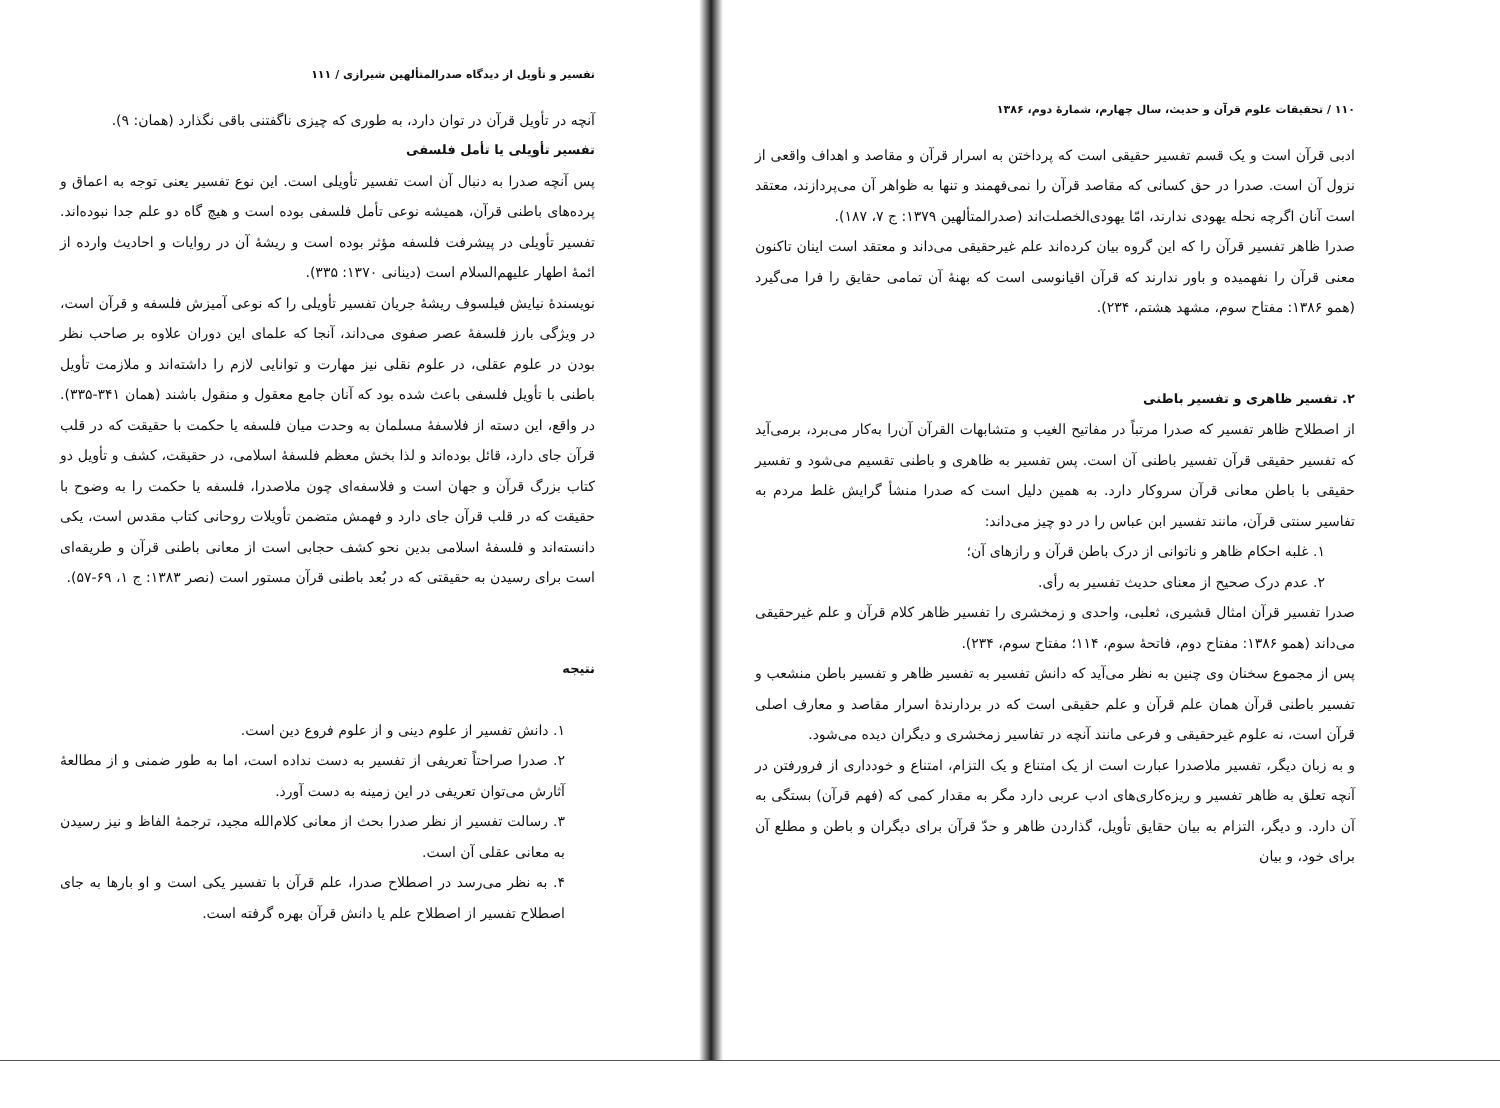۱۱۰ / تحقیقات علوم قرآن و حدیث، سال چهارم، شمارهٔ دوم، ۱۳۸۶
ادبی قرآن است و یک قسم تفسیر حقیقی است که پرداختن به اسرار قرآن و مقاصد و اهداف واقعی از نزول آن است. صدرا در حق کسانی که مقاصد قرآن را نمی‌فهمند و تنها به ظواهر آن می‌پردازند، معتقد است آنان اگرچه نحله یهودی ندارند، امّا یهودی‌الخصلت‌اند (صدرالمتألهین ۱۳۷۹: ج ۷، ۱۸۷).
صدرا ظاهر تفسیر قرآن را که این گروه بیان کرده‌اند علم غیرحقیقی می‌داند و معتقد است اینان تاکنون معنی قرآن را نفهمیده و باور ندارند که قرآن اقیانوسی است که بهنهٔ آن تمامی حقایق را فرا می‌گیرد (همو ۱۳۸۶: مفتاح سوم، مشهد هشتم، ۲۳۴).
۲. تفسیر ظاهری و تفسیر باطنی
از اصطلاح ظاهر تفسیر که صدرا مرتباً در مفاتیح الغیب و متشابهات القرآن آن‌را به‌کار می‌برد، برمی‌آید که تفسیر حقیقی قرآن تفسیر باطنی آن است. پس تفسیر به ظاهری و باطنی تقسیم می‌شود و تفسیر حقیقی با باطن معانی قرآن سروکار دارد. به همین دلیل است که صدرا منشأ گرایش غلط مردم به تفاسیر سنتی قرآن، مانند تفسیر ابن عباس را در دو چیز می‌داند:
۱. غلبه احکام ظاهر و ناتوانی از درک باطن قرآن و رازهای آن؛
۲. عدم درک صحیح از معنای حدیث تفسیر به رأی.
صدرا تفسیر قرآن امثال قشیری، ثعلبی، واحدی و زمخشری را تفسیر ظاهر کلام قرآن و علم غیرحقیقی می‌داند (همو ۱۳۸۶: مفتاح دوم، فاتحهٔ سوم، ۱۱۴؛ مفتاح سوم، ۲۳۴).
پس از مجموع سخنان وی چنین به نظر می‌آید که دانش تفسیر به تفسیر ظاهر و تفسیر باطن منشعب و تفسیر باطنی قرآن همان علم قرآن و علم حقیقی است که در بردارندهٔ اسرار مقاصد و معارف اصلی قرآن است، نه علوم غیرحقیقی و فرعی مانند آنچه در تفاسیر زمخشری و دیگران دیده می‌شود.
و به زبان دیگر، تفسیر ملاصدرا عبارت است از یک امتناع و یک التزام، امتناع و خودداری از فرورفتن در آنچه تعلق به ظاهر تفسیر و ریزه‌کاری‌های ادب عربی دارد مگر به مقدار کمی که (فهم قرآن) بستگی به آن دارد. و دیگر، التزام به بیان حقایق تأویل، گذاردن ظاهر و حدّ قرآن برای دیگران و باطن و مطلع آن برای خود، و بیان
تفسیر و تأویل از دیدگاه صدرالمتألهین شیرازی / ۱۱۱
آنچه در تأویل قرآن در توان دارد، به طوری که چیزی ناگفتنی باقی نگذارد (همان: ۹).
تفسیر تأویلی یا تأمل فلسفی
پس آنچه صدرا به دنبال آن است تفسیر تأویلی است. این نوع تفسیر یعنی توجه به اعماق و پرده‌های باطنی قرآن، همیشه نوعی تأمل فلسفی بوده است و هیچ گاه دو علم جدا نبوده‌اند. تفسیر تأویلی در پیشرفت فلسفه مؤثر بوده است و ریشهٔ آن در روایات و احادیث وارده از ائمهٔ اطهار علیهم‌السلام است (دینانی ۱۳۷۰: ۳۳۵).
نویسندهٔ نیایش فیلسوف ریشهٔ جریان تفسیر تأویلی را که نوعی آمیزش فلسفه و قرآن است، در ویژگی بارز فلسفهٔ عصر صفوی می‌داند، آنجا که علمای این دوران علاوه بر صاحب نظر بودن در علوم عقلی، در علوم نقلی نیز مهارت و توانایی لازم را داشته‌اند و ملازمت تأویل باطنی با تأویل فلسفی باعث شده بود که آنان جامع معقول و منقول باشند (همان ۳۴۱-۳۳۵). در واقع، این دسته از فلاسفهٔ مسلمان به وحدت میان فلسفه یا حکمت با حقیقت که در قلب قرآن جای دارد، قائل بوده‌اند و لذا بخش معظم فلسفهٔ اسلامی، در حقیقت، کشف و تأویل دو کتاب بزرگ قرآن و جهان است و فلاسفه‌ای چون ملاصدرا، فلسفه یا حکمت را به وضوح با حقیقت که در قلب قرآن جای دارد و فهمش متضمن تأویلات روحانی کتاب مقدس است، یکی دانسته‌اند و فلسفهٔ اسلامی بدین نحو کشف حجابی است از معانی باطنی قرآن و طریقه‌ای است برای رسیدن به حقیقتی که در بُعد باطنی قرآن مستور است (نصر ۱۳۸۳: ج ۱، ۶۹-۵۷).
نتیجه
۱. دانش تفسیر از علوم دینی و از علوم فروع دین است.
۲. صدرا صراحتاً تعریفی از تفسیر به دست نداده است، اما به طور ضمنی و از مطالعهٔ آثارش می‌توان تعریفی در این زمینه به دست آورد.
۳. رسالت تفسیر از نظر صدرا بحث از معانی کلام‌الله مجید، ترجمهٔ الفاظ و نیز رسیدن به معانی عقلی آن است.
۴. به نظر می‌رسد در اصطلاح صدرا، علم قرآن با تفسیر یکی است و او بارها به جای اصطلاح تفسیر از اصطلاح علم یا دانش قرآن بهره گرفته است.